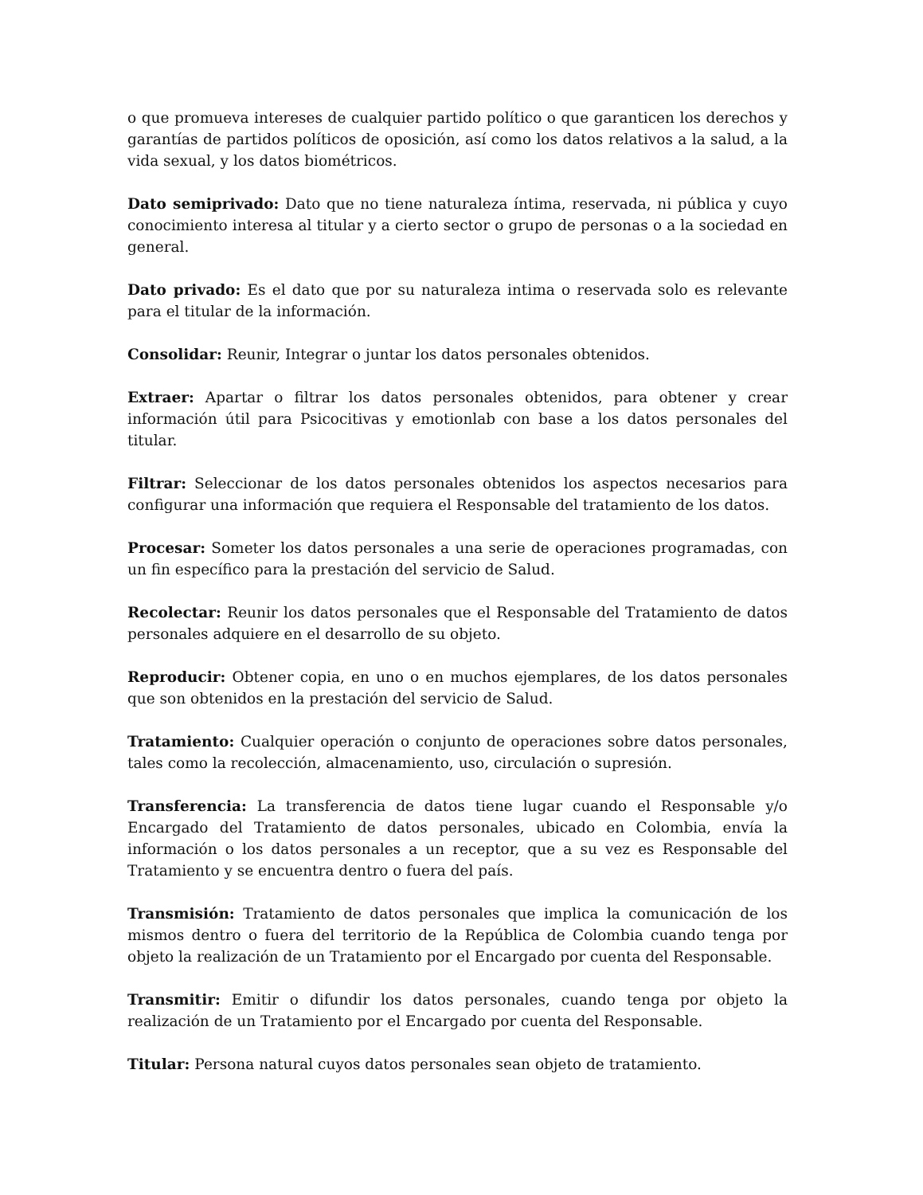o que promueva intereses de cualquier partido político o que garanticen los derechos y garantías de partidos políticos de oposición, así como los datos relativos a la salud, a la vida sexual, y los datos biométricos.
Dato semiprivado: Dato que no tiene naturaleza íntima, reservada, ni pública y cuyo conocimiento interesa al titular y a cierto sector o grupo de personas o a la sociedad en general.
Dato privado: Es el dato que por su naturaleza intima o reservada solo es relevante para el titular de la información.
Consolidar: Reunir, Integrar o juntar los datos personales obtenidos.
Extraer: Apartar o filtrar los datos personales obtenidos, para obtener y crear información útil para Psicocitivas y emotionlab con base a los datos personales del titular.
Filtrar: Seleccionar de los datos personales obtenidos los aspectos necesarios para configurar una información que requiera el Responsable del tratamiento de los datos.
Procesar: Someter los datos personales a una serie de operaciones programadas, con un fin específico para la prestación del servicio de Salud.
Recolectar: Reunir los datos personales que el Responsable del Tratamiento de datos personales adquiere en el desarrollo de su objeto.
Reproducir: Obtener copia, en uno o en muchos ejemplares, de los datos personales que son obtenidos en la prestación del servicio de Salud.
Tratamiento: Cualquier operación o conjunto de operaciones sobre datos personales, tales como la recolección, almacenamiento, uso, circulación o supresión.
Transferencia: La transferencia de datos tiene lugar cuando el Responsable y/o Encargado del Tratamiento de datos personales, ubicado en Colombia, envía la información o los datos personales a un receptor, que a su vez es Responsable del Tratamiento y se encuentra dentro o fuera del país.
Transmisión: Tratamiento de datos personales que implica la comunicación de los mismos dentro o fuera del territorio de la República de Colombia cuando tenga por objeto la realización de un Tratamiento por el Encargado por cuenta del Responsable.
Transmitir: Emitir o difundir los datos personales, cuando tenga por objeto la realización de un Tratamiento por el Encargado por cuenta del Responsable.
Titular: Persona natural cuyos datos personales sean objeto de tratamiento.